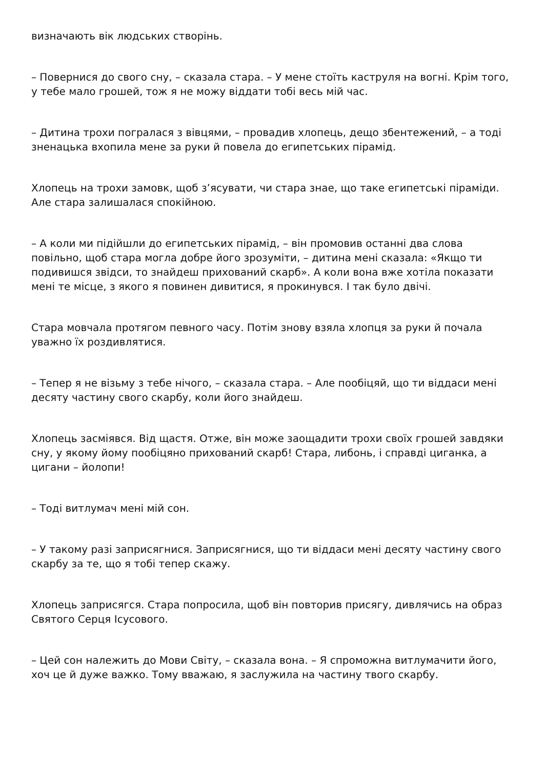визначають вік людських створінь.
– Повернися до свого сну, – сказала стара. – У мене стоїть каструля на вогні. Крім того, у тебе мало грошей, тож я не можу віддати тобі весь мій час.
– Дитина трохи погралася з вівцями, – провадив хлопець, дещо збентежений, – а тоді зненацька вхопила мене за руки й повела до египетських пірамід.
Хлопець на трохи замовк, щоб з’ясувати, чи стара знае, що таке египетські піраміди. Але стара залишалася спокійною.
– А коли ми підійшли до египетських пірамід, – він промовив останні два слова повільно, щоб стара могла добре його зрозуміти, – дитина мені сказала: «Якщо ти подивишся звідси, то знайдеш прихований скарб». А коли вона вже хотіла показати мені те місце, з якого я повинен дивитися, я прокинувся. І так було двічі.
Стара мовчала протягом певного часу. Потім знову взяла хлопця за руки й почала уважно їх роздивлятися.
– Тепер я не візьму з тебе нічого, – сказала стара. – Але пообіцяй, що ти віддаси мені десяту частину свого скарбу, коли його знайдеш.
Хлопець засміявся. Від щастя. Отже, він може заощадити трохи своїх грошей завдяки сну, у якому йому пообіцяно прихований скарб! Стара, либонь, і справді циганка, а цигани – йолопи!
– Тоді витлумач мені мій сон.
– У такому разі заприсягнися. Заприсягнися, що ти віддаси мені десяту частину свого скарбу за те, що я тобі тепер скажу.
Хлопець заприсягся. Стара попросила, щоб він повторив присягу, дивлячись на образ Святого Серця Ісусового.
– Цей сон належить до Мови Світу, – сказала вона. – Я спроможна витлумачити його, хоч це й дуже важко. Тому вважаю, я заслужила на частину твого скарбу.